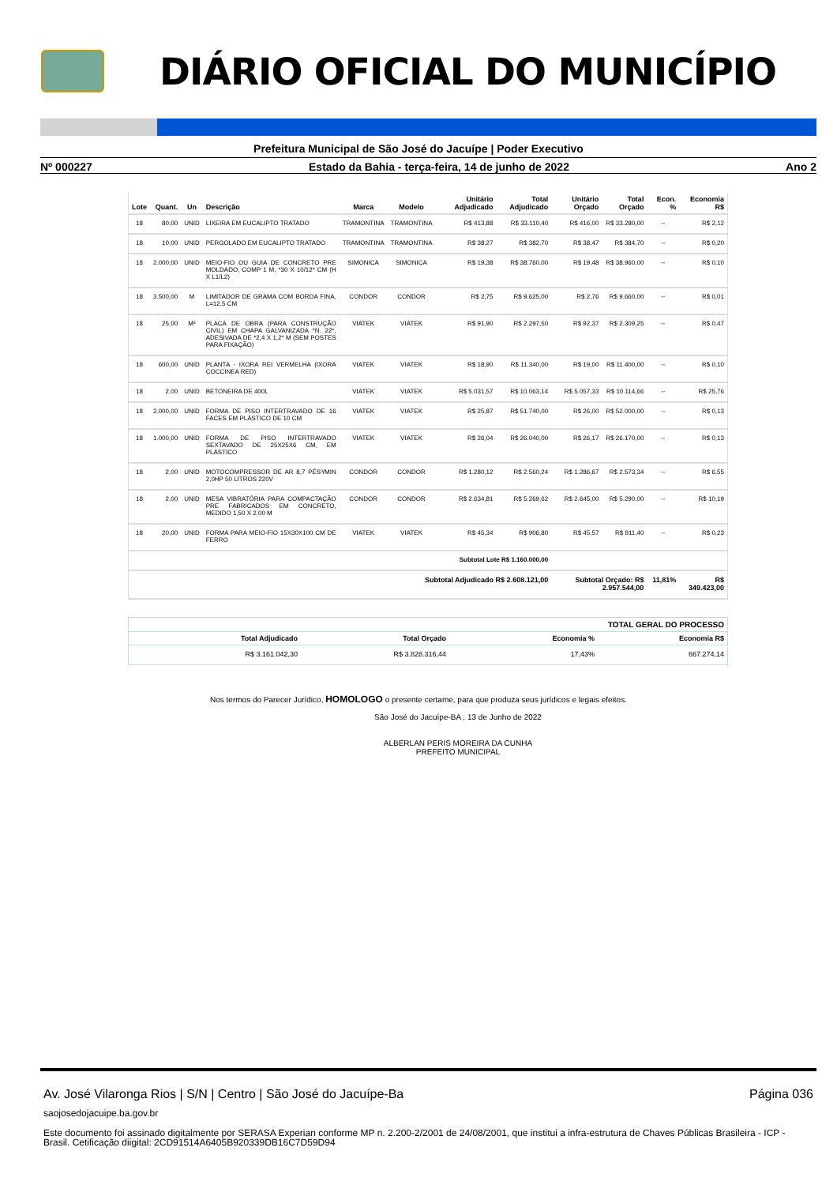DIÁRIO OFICIAL DO MUNICÍPIO
Prefeitura Municipal de São José do Jacuípe | Poder Executivo
Nº 000227 Estado da Bahia - terça-feira, 14 de junho de 2022 Ano 2
| Lote | Quant. | Un | Descrição | Marca | Modelo | Unitário Adjudicado | Total Adjudicado | Unitário Orçado | Total Orçado | Econ. % | Economia R$ |
| --- | --- | --- | --- | --- | --- | --- | --- | --- | --- | --- | --- |
| 18 | 80,00 | UNID | LIXEIRA EM EUCALIPTO TRATADO | TRAMONTINA | TRAMONTINA | R$ 413,88 | R$ 33.110,40 | R$ 416,00 | R$ 33.280,00 | -- | R$ 2,12 |
| 18 | 10,00 | UNID | PERGOLADO EM EUCALIPTO TRATADO | TRAMONTINA | TRAMONTINA | R$ 38,27 | R$ 382,70 | R$ 38,47 | R$ 384,70 | -- | R$ 0,20 |
| 18 | 2.000,00 | UNID | MEIO-FIO OU GUIA DE CONCRETO PRE MOLDADO, COMP 1 M, *30 X 10/12* CM (H X L1/L2) | SIMONICA | SIMONICA | R$ 19,38 | R$ 38.760,00 | R$ 19,48 | R$ 38.960,00 | -- | R$ 0,10 |
| 18 | 3.500,00 | M | LIMITADOR DE GRAMA COM BORDA FINA, L=12,5 CM | CONDOR | CONDOR | R$ 2,75 | R$ 9.625,00 | R$ 2,76 | R$ 9.660,00 | -- | R$ 0,01 |
| 18 | 25,00 | M² | PLACA DE OBRA (PARA CONSTRUÇÃO CIVIL) EM CHAPA GALVANIZADA *N. 22*, ADESIVADA DE *2,4 X 1,2* M (SEM POSTES PARA FIXAÇÃO) | VIATEK | VIATEK | R$ 91,90 | R$ 2.297,50 | R$ 92,37 | R$ 2.309,25 | -- | R$ 0,47 |
| 18 | 600,00 | UNID | PLANTA - IXORA REI VERMELHA (IXORA COCCINEA RED) | VIATEK | VIATEK | R$ 18,90 | R$ 11.340,00 | R$ 19,00 | R$ 11.400,00 | -- | R$ 0,10 |
| 18 | 2,00 | UNID | BETONEIRA DE 400L | VIATEK | VIATEK | R$ 5.031,57 | R$ 10.063,14 | R$ 5.057,33 | R$ 10.114,66 | -- | R$ 25,76 |
| 18 | 2.000,00 | UNID | FORMA DE PISO INTERTRAVADO DE 16 FACES EM PLÁSTICO DE 10 CM | VIATEK | VIATEK | R$ 25,87 | R$ 51.740,00 | R$ 26,00 | R$ 52.000,00 | -- | R$ 0,13 |
| 18 | 1.000,00 | UNID | FORMA DE PISO INTERTRAVADO SEXTAVADO DE 25X25X6 CM, EM PLÁSTICO | VIATEK | VIATEK | R$ 26,04 | R$ 26.040,00 | R$ 26,17 | R$ 26.170,00 | -- | R$ 0,13 |
| 18 | 2,00 | UNID | MOTOCOMPRESSOR DE AR 8,7 PÉS³/MIN 2,0HP 50 LITROS 220V | CONDOR | CONDOR | R$ 1.280,12 | R$ 2.560,24 | R$ 1.286,67 | R$ 2.573,34 | -- | R$ 6,55 |
| 18 | 2,00 | UNID | MESA VIBRATÓRIA PARA COMPACTAÇÃO PRE FABRICADOS EM CONCRETO, MEDIDO 1,50 X 2,00 M | CONDOR | CONDOR | R$ 2.634,81 | R$ 5.269,62 | R$ 2.645,00 | R$ 5.290,00 | -- | R$ 10,19 |
| 18 | 20,00 | UNID | FORMA PARA MEIO-FIO 15X30X100 CM DE FERRO | VIATEK | VIATEK | R$ 45,34 | R$ 906,80 | R$ 45,57 | R$ 911,40 | -- | R$ 0,23 |
| Subtotal Lote R$ 1.160.000,00 | | | | | | | | | | | |
| Subtotal Adjudicado R$ 2.608.121,00 | | | | | | | | Subtotal Orçado: R$ 2.957.544,00 | | 11,81% | R$ 349.423,00 |
| TOTAL GERAL DO PROCESSO | | | |
| --- | --- | --- | --- |
| Total Adjudicado | Total Orçado | Economia % | Economia R$ |
| R$ 3.161.042,30 | R$ 3.828.316,44 | 17,43% | 667.274,14 |
Nos termos do Parecer Jurídico, HOMOLOGO o presente certame, para que produza seus jurídicos e legais efeitos.
São José do Jacuípe-BA , 13 de Junho de 2022
ALBERLAN PERIS MOREIRA DA CUNHA
PREFEITO MUNICIPAL
Av. José Vilaronga Rios | S/N | Centro | São José do Jacuípe-Ba Página 036
saojosedojacuipe.ba.gov.br
Este documento foi assinado digitalmente por SERASA Experian conforme MP n. 2.200-2/2001 de 24/08/2001, que institui a infra-estrutura de Chaves Públicas Brasileira - ICP - Brasil. Cetificação diigital: 2CD91514A6405B920339DB16C7D59D94